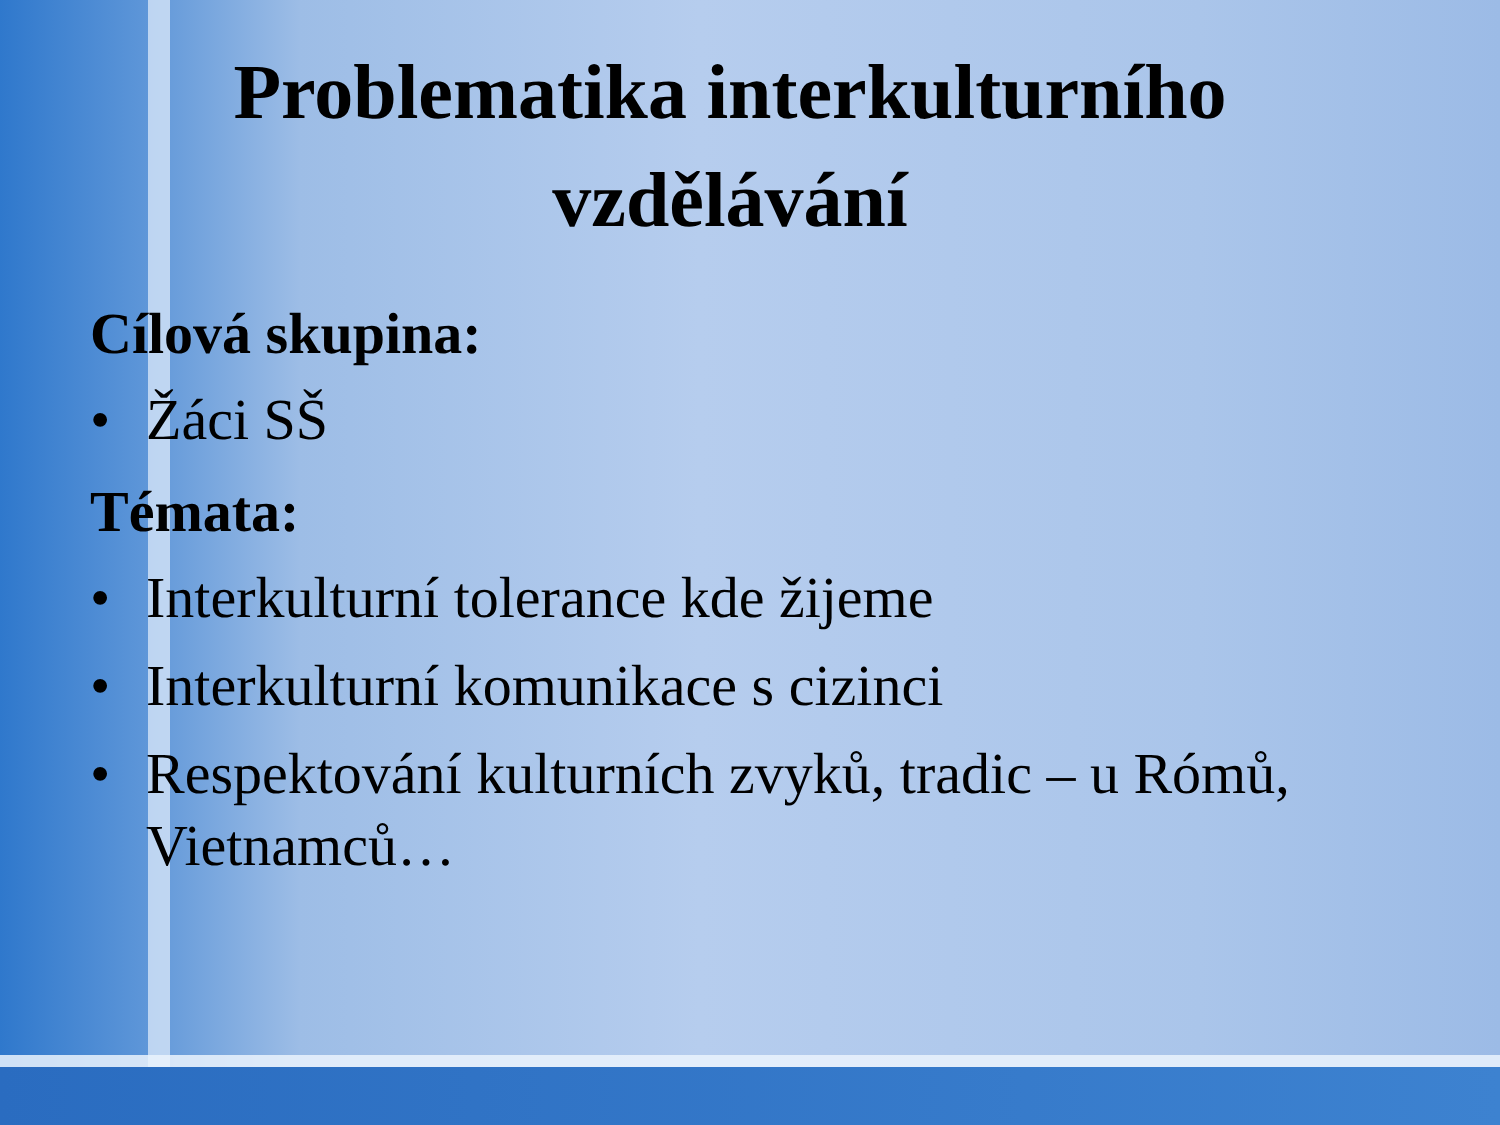Problematika interkulturního vzdělávání
Cílová skupina:
• Žáci SŠ
Témata:
• Interkulturní tolerance kde žijeme
• Interkulturní komunikace s cizinci
• Respektování kulturních zvyků, tradic – u Rómů, Vietnamců…